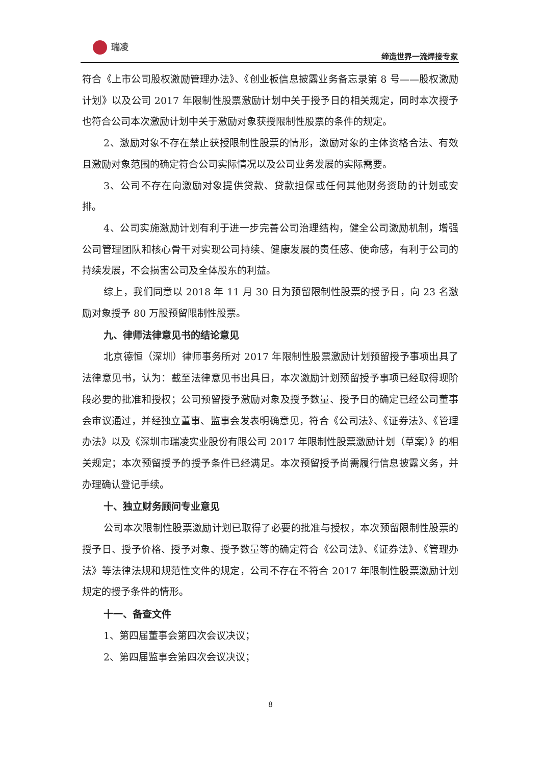瑞凌
缔造世界一流焊接专家
符合《上市公司股权激励管理办法》、《创业板信息披露业务备忘录第 8 号——股权激励计划》以及公司 2017 年限制性股票激励计划中关于授予日的相关规定，同时本次授予也符合公司本次激励计划中关于激励对象获授限制性股票的条件的规定。
2、激励对象不存在禁止获授限制性股票的情形，激励对象的主体资格合法、有效且激励对象范围的确定符合公司实际情况以及公司业务发展的实际需要。
3、公司不存在向激励对象提供贷款、贷款担保或任何其他财务资助的计划或安排。
4、公司实施激励计划有利于进一步完善公司治理结构，健全公司激励机制，增强公司管理团队和核心骨干对实现公司持续、健康发展的责任感、使命感，有利于公司的持续发展，不会损害公司及全体股东的利益。
综上，我们同意以 2018 年 11 月 30 日为预留限制性股票的授予日，向 23 名激励对象授予 80 万股预留限制性股票。
九、律师法律意见书的结论意见
北京德恒（深圳）律师事务所对 2017 年限制性股票激励计划预留授予事项出具了法律意见书，认为：截至法律意见书出具日，本次激励计划预留授予事项已经取得现阶段必要的批准和授权；公司预留授予激励对象及授予数量、授予日的确定已经公司董事会审议通过，并经独立董事、监事会发表明确意见，符合《公司法》、《证券法》、《管理办法》以及《深圳市瑞凌实业股份有限公司 2017 年限制性股票激励计划（草案）》的相关规定；本次预留授予的授予条件已经满足。本次预留授予尚需履行信息披露义务，并办理确认登记手续。
十、独立财务顾问专业意见
公司本次限制性股票激励计划已取得了必要的批准与授权，本次预留限制性股票的授予日、授予价格、授予对象、授予数量等的确定符合《公司法》、《证券法》、《管理办法》等法律法规和规范性文件的规定，公司不存在不符合 2017 年限制性股票激励计划规定的授予条件的情形。
十一、备查文件
1、第四届董事会第四次会议决议；
2、第四届监事会第四次会议决议；
8